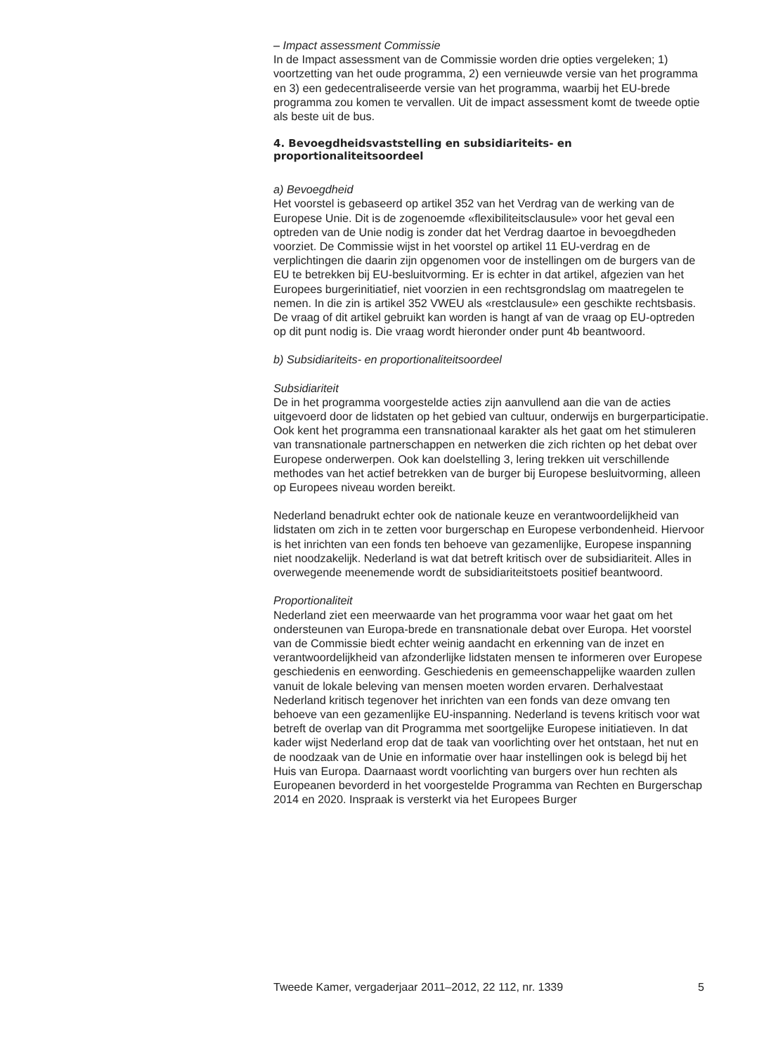– Impact assessment Commissie
In de Impact assessment van de Commissie worden drie opties vergeleken; 1) voortzetting van het oude programma, 2) een vernieuwde versie van het programma en 3) een gedecentraliseerde versie van het programma, waarbij het EU-brede programma zou komen te vervallen. Uit de impact assessment komt de tweede optie als beste uit de bus.
4. Bevoegdheidsvaststelling en subsidiariteits- en proportionaliteitsoordeel
a) Bevoegdheid
Het voorstel is gebaseerd op artikel 352 van het Verdrag van de werking van de Europese Unie. Dit is de zogenoemde «flexibiliteitsclausule» voor het geval een optreden van de Unie nodig is zonder dat het Verdrag daartoe in bevoegdheden voorziet. De Commissie wijst in het voorstel op artikel 11 EU-verdrag en de verplichtingen die daarin zijn opgenomen voor de instellingen om de burgers van de EU te betrekken bij EU-besluitvorming. Er is echter in dat artikel, afgezien van het Europees burgerinitiatief, niet voorzien in een rechtsgrondslag om maatregelen te nemen. In die zin is artikel 352 VWEU als «restclausule» een geschikte rechtsbasis. De vraag of dit artikel gebruikt kan worden is hangt af van de vraag op EU-optreden op dit punt nodig is. Die vraag wordt hieronder onder punt 4b beantwoord.
b) Subsidiariteits- en proportionaliteitsoordeel
Subsidiariteit
De in het programma voorgestelde acties zijn aanvullend aan die van de acties uitgevoerd door de lidstaten op het gebied van cultuur, onderwijs en burgerparticipatie. Ook kent het programma een transnationaal karakter als het gaat om het stimuleren van transnationale partnerschappen en netwerken die zich richten op het debat over Europese onderwerpen. Ook kan doelstelling 3, lering trekken uit verschillende methodes van het actief betrekken van de burger bij Europese besluitvorming, alleen op Europees niveau worden bereikt.
Nederland benadrukt echter ook de nationale keuze en verantwoordelijkheid van lidstaten om zich in te zetten voor burgerschap en Europese verbondenheid. Hiervoor is het inrichten van een fonds ten behoeve van gezamenlijke, Europese inspanning niet noodzakelijk. Nederland is wat dat betreft kritisch over de subsidiariteit. Alles in overwegende meenemende wordt de subsidiariteitstoets positief beantwoord.
Proportionaliteit
Nederland ziet een meerwaarde van het programma voor waar het gaat om het ondersteunen van Europa-brede en transnationale debat over Europa. Het voorstel van de Commissie biedt echter weinig aandacht en erkenning van de inzet en verantwoordelijkheid van afzonderlijke lidstaten mensen te informeren over Europese geschiedenis en eenwording. Geschiedenis en gemeenschappelijke waarden zullen vanuit de lokale beleving van mensen moeten worden ervaren. Derhalvestaat Nederland kritisch tegenover het inrichten van een fonds van deze omvang ten behoeve van een gezamenlijke EU-inspanning. Nederland is tevens kritisch voor wat betreft de overlap van dit Programma met soortgelijke Europese initiatieven. In dat kader wijst Nederland erop dat de taak van voorlichting over het ontstaan, het nut en de noodzaak van de Unie en informatie over haar instellingen ook is belegd bij het Huis van Europa. Daarnaast wordt voorlichting van burgers over hun rechten als Europeanen bevorderd in het voorgestelde Programma van Rechten en Burgerschap 2014 en 2020. Inspraak is versterkt via het Europees Burger
Tweede Kamer, vergaderjaar 2011–2012, 22 112, nr. 1339 5